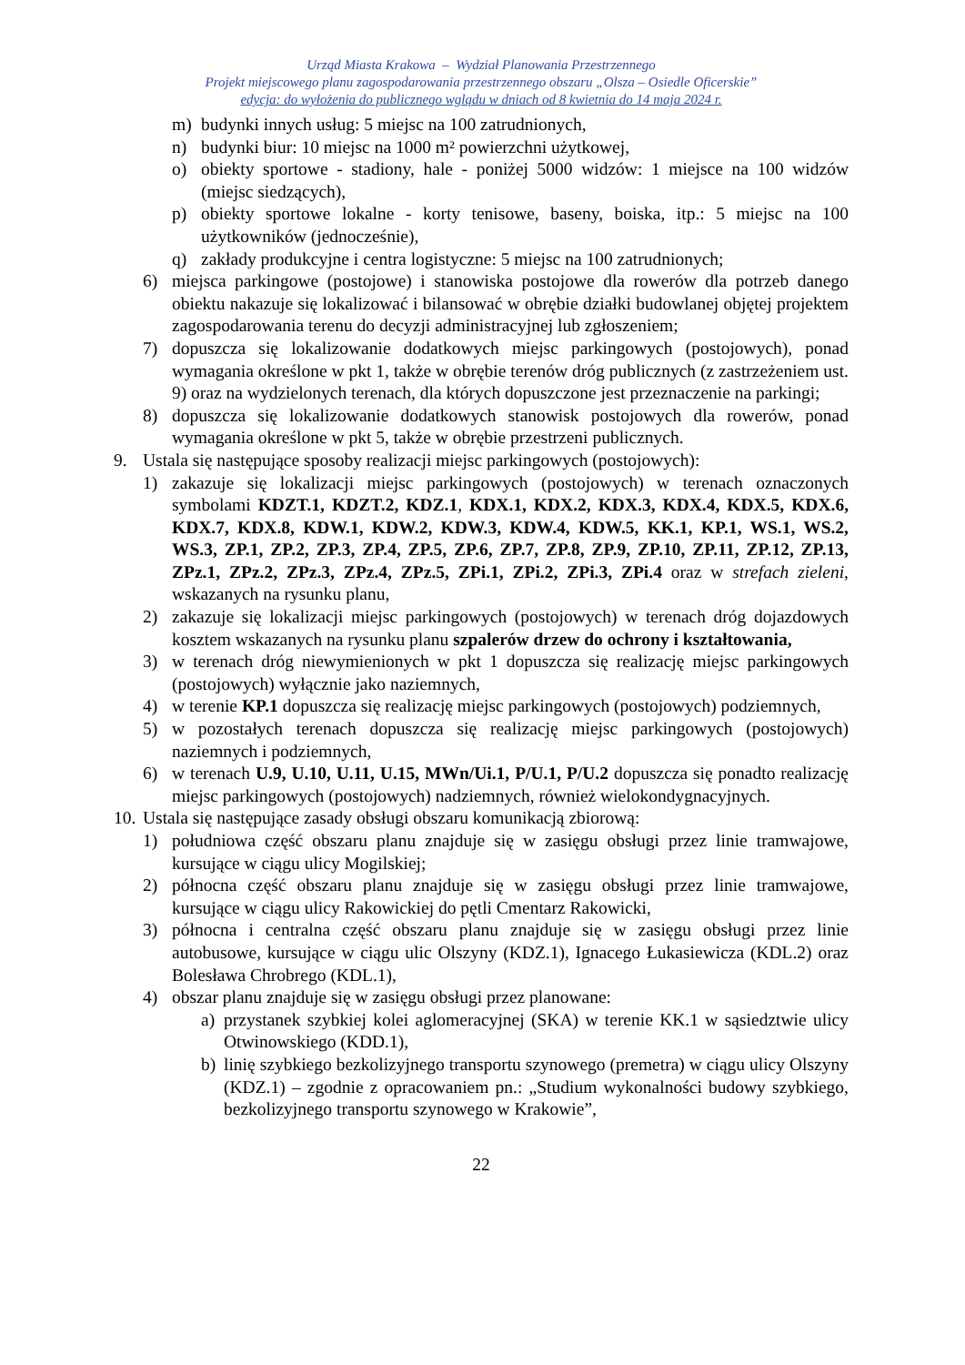Urząd Miasta Krakowa – Wydział Planowania Przestrzennego
Projekt miejscowego planu zagospodarowania przestrzennego obszaru „Olsza – Osiedle Oficerskie”
edycja: do wyłożenia do publicznego wglądu w dniach od 8 kwietnia do 14 maja 2024 r.
m) budynki innych usług: 5 miejsc na 100 zatrudnionych,
n) budynki biur: 10 miejsc na 1000 m² powierzchni użytkowej,
o) obiekty sportowe - stadiony, hale - poniżej 5000 widzów: 1 miejsce na 100 widzów (miejsc siedzących),
p) obiekty sportowe lokalne - korty tenisowe, baseny, boiska, itp.: 5 miejsc na 100 użytkowników (jednocześnie),
q) zakłady produkcyjne i centra logistyczne: 5 miejsc na 100 zatrudnionych;
6) miejsca parkingowe (postojowe) i stanowiska postojowe dla rowerów dla potrzeb danego obiektu nakazuje się lokalizować i bilansować w obrębie działki budowlanej objętej projektem zagospodarowania terenu do decyzji administracyjnej lub zgłoszeniem;
7) dopuszcza się lokalizowanie dodatkowych miejsc parkingowych (postojowych), ponad wymagania określone w pkt 1, także w obrębie terenów dróg publicznych (z zastrzeżeniem ust. 9) oraz na wydzielonych terenach, dla których dopuszczone jest przeznaczenie na parkingi;
8) dopuszcza się lokalizowanie dodatkowych stanowisk postojowych dla rowerów, ponad wymagania określone w pkt 5, także w obrębie przestrzeni publicznych.
9. Ustala się następujące sposoby realizacji miejsc parkingowych (postojowych):
1) zakazuje się lokalizacji miejsc parkingowych (postojowych) w terenach oznaczonych symbolami KDZT.1, KDZT.2, KDZ.1, KDX.1, KDX.2, KDX.3, KDX.4, KDX.5, KDX.6, KDX.7, KDX.8, KDW.1, KDW.2, KDW.3, KDW.4, KDW.5, KK.1, KP.1, WS.1, WS.2, WS.3, ZP.1, ZP.2, ZP.3, ZP.4, ZP.5, ZP.6, ZP.7, ZP.8, ZP.9, ZP.10, ZP.11, ZP.12, ZP.13, ZPz.1, ZPz.2, ZPz.3, ZPz.4, ZPz.5, ZPi.1, ZPi.2, ZPi.3, ZPi.4 oraz w strefach zieleni, wskazanych na rysunku planu,
2) zakazuje się lokalizacji miejsc parkingowych (postojowych) w terenach dróg dojazdowych kosztem wskazanych na rysunku planu szpalerów drzew do ochrony i kształtowania,
3) w terenach dróg niewymienionych w pkt 1 dopuszcza się realizację miejsc parkingowych (postojowych) wyłącznie jako naziemnych,
4) w terenie KP.1 dopuszcza się realizację miejsc parkingowych (postojowych) podziemnych,
5) w pozostałych terenach dopuszcza się realizację miejsc parkingowych (postojowych) naziemnych i podziemnych,
6) w terenach U.9, U.10, U.11, U.15, MWn/Ui.1, P/U.1, P/U.2 dopuszcza się ponadto realizację miejsc parkingowych (postojowych) nadziemnych, również wielokondygnacyjnych.
10. Ustala się następujące zasady obsługi obszaru komunikacją zbiorową:
1) południowa część obszaru planu znajduje się w zasięgu obsługi przez linie tramwajowe, kursujące w ciągu ulicy Mogilskiej;
2) północna część obszaru planu znajduje się w zasięgu obsługi przez linie tramwajowe, kursujące w ciągu ulicy Rakowickiej do pętli Cmentarz Rakowicki,
3) północna i centralna część obszaru planu znajduje się w zasięgu obsługi przez linie autobusowe, kursujące w ciągu ulic Olszyny (KDZ.1), Ignacego Łukasiewicza (KDL.2) oraz Bolesława Chrobrego (KDL.1),
4) obszar planu znajduje się w zasięgu obsługi przez planowane:
a) przystanek szybkiej kolei aglomeracyjnej (SKA) w terenie KK.1 w sąsiedztwie ulicy Otwinowskiego (KDD.1),
b) linię szybkiego bezkolizyjnego transportu szynowego (premetra) w ciągu ulicy Olszyny (KDZ.1) – zgodnie z opracowaniem pn.: „Studium wykonalności budowy szybkiego, bezkolizyjnego transportu szynowego w Krakowie”,
22